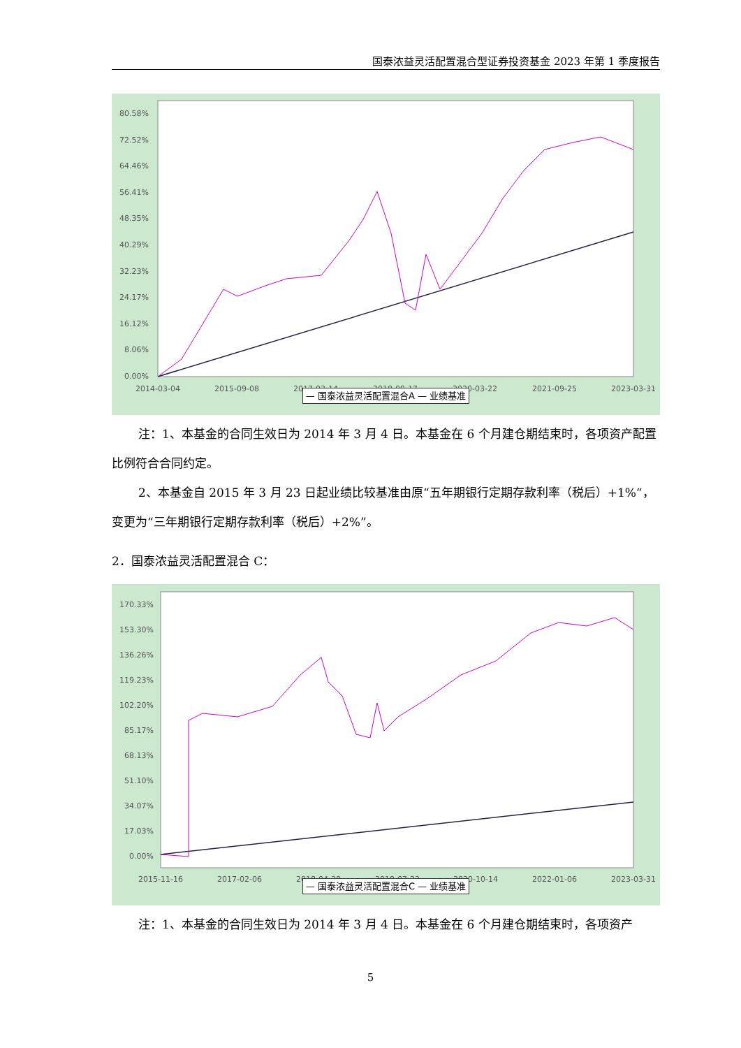国泰浓益灵活配置混合型证券投资基金 2023 年第 1 季度报告
80.58%
72.52%
64.46%
56.41%
48.35%
40.29%
32.23%
24.17%
16.12%
8.06%
0.00%
2014-03-04
2015-09-08
2017-03-14
2018-09-17
2020-03-22
2021-09-25
2023-03-31
— 国泰浓益灵活配置混合A — 业绩基准
注：1、本基金的合同生效日为 2014 年 3 月 4 日。本基金在 6 个月建仓期结束时，各项资产配置比例符合合同约定。
2、本基金自 2015 年 3 月 23 日起业绩比较基准由原“五年期银行定期存款利率（税后）+1%“，变更为“三年期银行定期存款利率（税后）+2%”。
2．国泰浓益灵活配置混合 C：
170.33%
153.30%
136.26%
119.23%
102.20%
85.17%
68.13%
51.10%
34.07%
17.03%
0.00%
2015-11-16
2017-02-06
2018-04-30
2019-07-23
2020-10-14
2022-01-06
2023-03-31
— 国泰浓益灵活配置混合C — 业绩基准
注：1、本基金的合同生效日为 2014 年 3 月 4 日。本基金在 6 个月建仓期结束时，各项资产
5